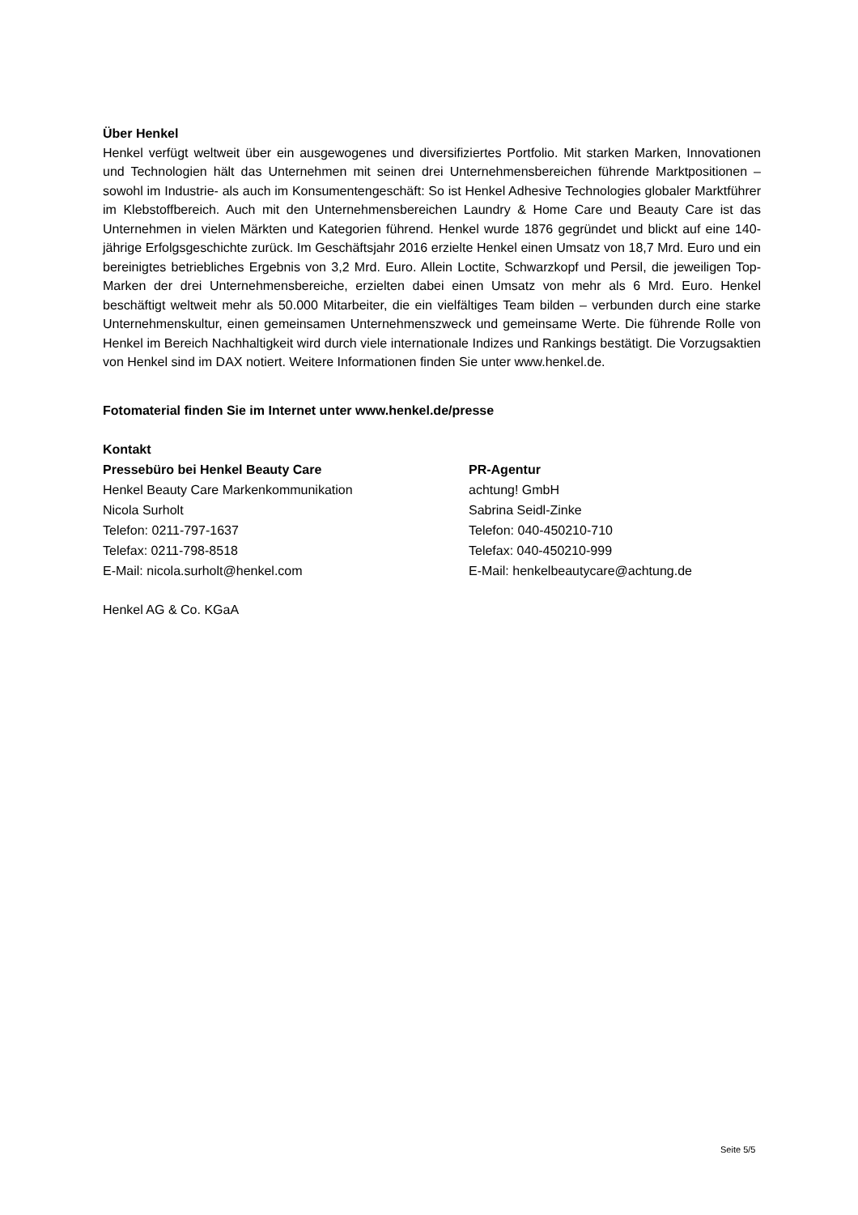Über Henkel
Henkel verfügt weltweit über ein ausgewogenes und diversifiziertes Portfolio. Mit starken Marken, Innovationen und Technologien hält das Unternehmen mit seinen drei Unternehmensbereichen führende Marktpositionen – sowohl im Industrie- als auch im Konsumentengeschäft: So ist Henkel Adhesive Technologies globaler Marktführer im Klebstoffbereich. Auch mit den Unternehmensbereichen Laundry & Home Care und Beauty Care ist das Unternehmen in vielen Märkten und Kategorien führend. Henkel wurde 1876 gegründet und blickt auf eine 140-jährige Erfolgsgeschichte zurück. Im Geschäftsjahr 2016 erzielte Henkel einen Umsatz von 18,7 Mrd. Euro und ein bereinigtes betriebliches Ergebnis von 3,2 Mrd. Euro. Allein Loctite, Schwarzkopf und Persil, die jeweiligen Top-Marken der drei Unternehmensbereiche, erzielten dabei einen Umsatz von mehr als 6 Mrd. Euro. Henkel beschäftigt weltweit mehr als 50.000 Mitarbeiter, die ein vielfältiges Team bilden – verbunden durch eine starke Unternehmenskultur, einen gemeinsamen Unternehmenszweck und gemeinsame Werte. Die führende Rolle von Henkel im Bereich Nachhaltigkeit wird durch viele internationale Indizes und Rankings bestätigt. Die Vorzugsaktien von Henkel sind im DAX notiert. Weitere Informationen finden Sie unter www.henkel.de.
Fotomaterial finden Sie im Internet unter www.henkel.de/presse
Kontakt
Pressebüro bei Henkel Beauty Care
Henkel Beauty Care Markenkommunikation
Nicola Surholt
Telefon: 0211-797-1637
Telefax: 0211-798-8518
E-Mail: nicola.surholt@henkel.com
PR-Agentur
achtung! GmbH
Sabrina Seidl-Zinke
Telefon: 040-450210-710
Telefax: 040-450210-999
E-Mail: henkelbeautycare@achtung.de
Henkel AG & Co. KGaA
Seite 5/5